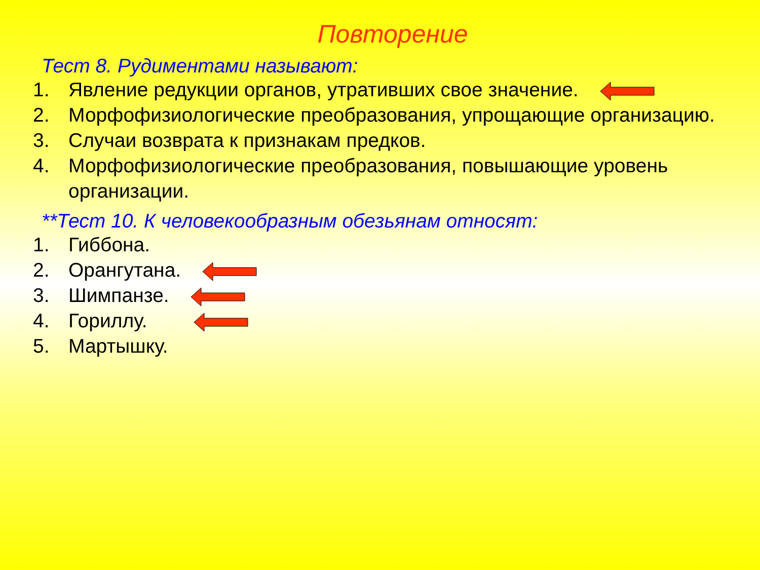Повторение
Тест 8. Рудиментами называют:
1. Явление редукции органов, утративших свое значение.
2. Морфофизиологические преобразования, упрощающие организацию.
3. Случаи возврата к признакам предков.
4. Морфофизиологические преобразования, повышающие уровень организации.
**Тест 10. К человекообразным обезьянам относят:
1. Гиббона.
2. Орангутана.
3. Шимпанзе.
4. Гориллу.
5. Мартышку.